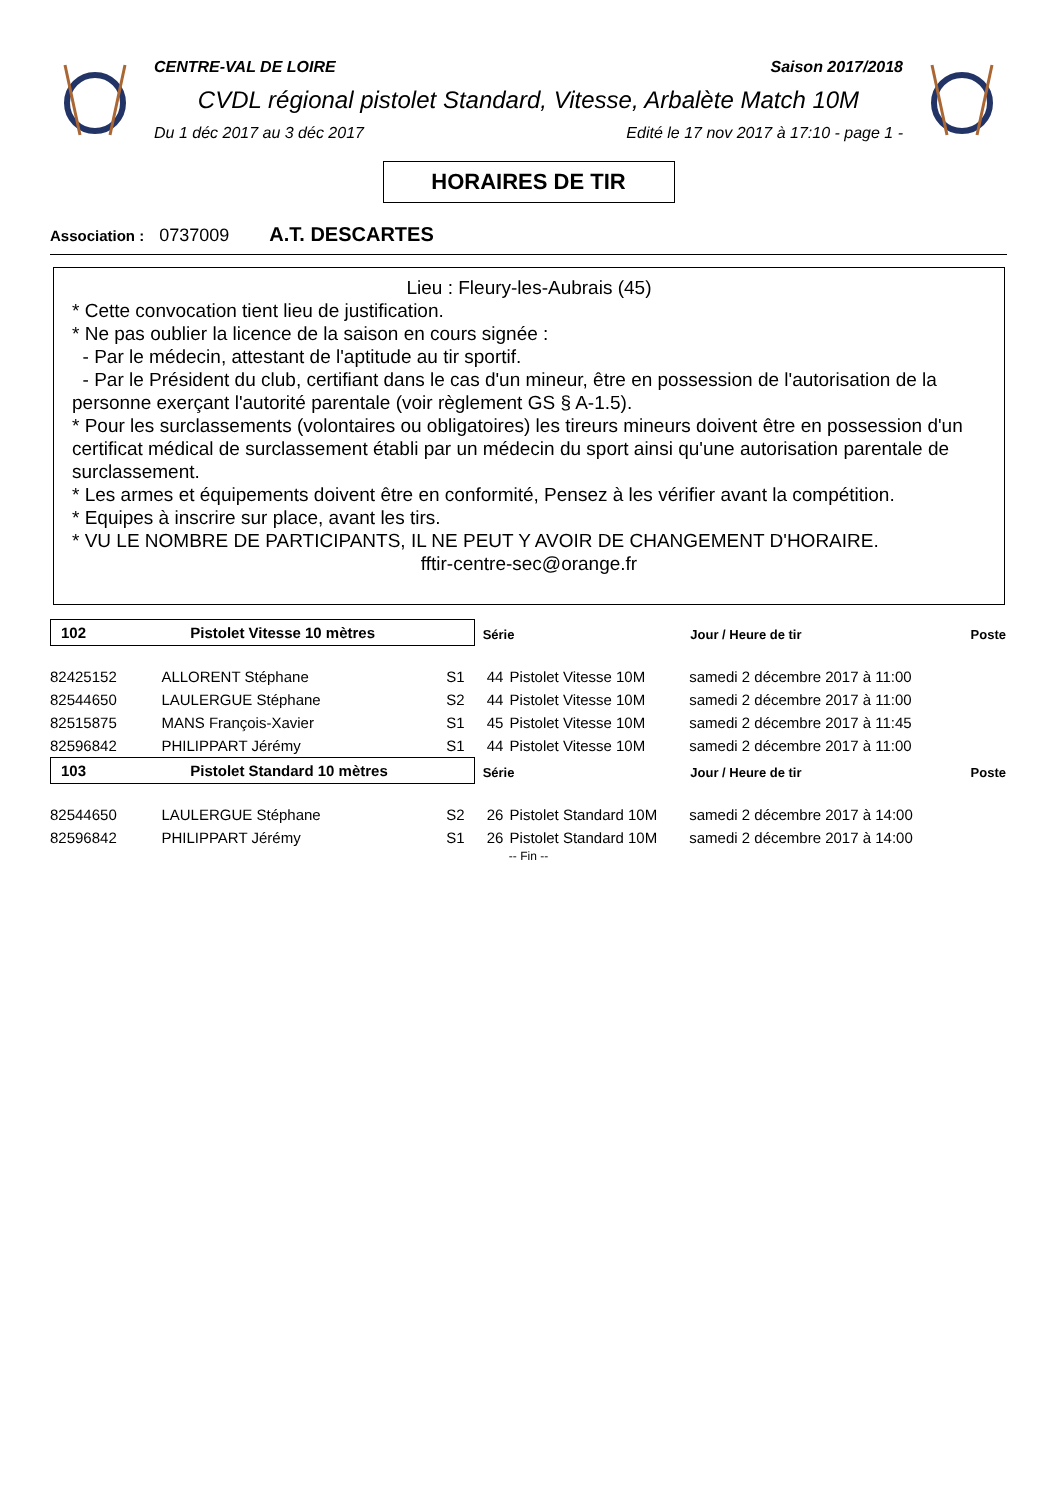CENTRE-VAL DE LOIRE Saison 2017/2018
CVDL régional pistolet Standard, Vitesse, Arbalète Match 10M
Du 1 déc 2017 au 3 déc 2017 Edité le 17 nov 2017 à 17:10 - page 1 -
HORAIRES DE TIR
Association : 0737009 A.T. DESCARTES
Lieu : Fleury-les-Aubrais (45)
* Cette convocation tient lieu de justification.
* Ne pas oublier la licence de la saison en cours signée :
- Par le médecin, attestant de l'aptitude au tir sportif.
- Par le Président du club, certifiant dans le cas d'un mineur, être en possession de l'autorisation de la personne exerçant l'autorité parentale (voir règlement GS § A-1.5).
* Pour les surclassements (volontaires ou obligatoires) les tireurs mineurs doivent être en possession d'un certificat médical de surclassement établi par un médecin du sport ainsi qu'une autorisation parentale de surclassement.
* Les armes et équipements doivent être en conformité, Pensez à les vérifier avant la compétition.
* Equipes à inscrire sur place, avant les tirs.
* VU LE NOMBRE DE PARTICIPANTS, IL NE PEUT Y AVOIR DE CHANGEMENT D'HORAIRE.
fftir-centre-sec@orange.fr
| 102 Pistolet Vitesse 10 mètres | | | Série | | Jour / Heure de tir | Poste |
| 82425152 | ALLORENT Stéphane | S1 | 44 | Pistolet Vitesse 10M | samedi 2 décembre 2017 à 11:00 | |
| 82544650 | LAULERGUE Stéphane | S2 | 44 | Pistolet Vitesse 10M | samedi 2 décembre 2017 à 11:00 | |
| 82515875 | MANS François-Xavier | S1 | 45 | Pistolet Vitesse 10M | samedi 2 décembre 2017 à 11:45 | |
| 82596842 | PHILIPPART Jérémy | S1 | 44 | Pistolet Vitesse 10M | samedi 2 décembre 2017 à 11:00 | |
| 103 Pistolet Standard 10 mètres | | | Série | | Jour / Heure de tir | Poste |
| 82544650 | LAULERGUE Stéphane | S2 | 26 | Pistolet Standard 10M | samedi 2 décembre 2017 à 14:00 | |
| 82596842 | PHILIPPART Jérémy | S1 | 26 | Pistolet Standard 10M | samedi 2 décembre 2017 à 14:00 | |
-- Fin --